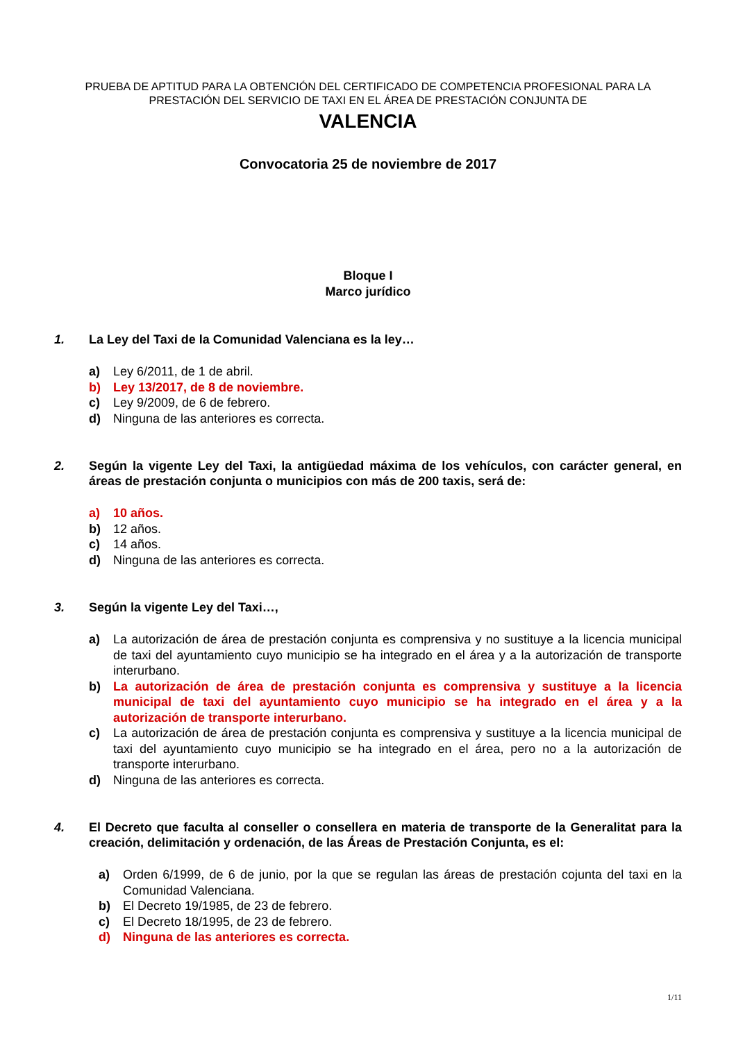PRUEBA DE APTITUD PARA LA OBTENCIÓN DEL CERTIFICADO DE COMPETENCIA PROFESIONAL PARA LA PRESTACIÓN DEL SERVICIO DE TAXI EN EL ÁREA DE PRESTACIÓN CONJUNTA DE
VALENCIA
Convocatoria 25 de noviembre de 2017
Bloque I
Marco jurídico
1. La Ley del Taxi de la Comunidad Valenciana es la ley…
a) Ley 6/2011, de 1 de abril.
b) Ley 13/2017, de 8 de noviembre.
c) Ley 9/2009, de 6 de febrero.
d) Ninguna de las anteriores es correcta.
2. Según la vigente Ley del Taxi, la antigüedad máxima de los vehículos, con carácter general, en áreas de prestación conjunta o municipios con más de 200 taxis, será de:
a) 10 años.
b) 12 años.
c) 14 años.
d) Ninguna de las anteriores es correcta.
3. Según la vigente Ley del Taxi…,
a) La autorización de área de prestación conjunta es comprensiva y no sustituye a la licencia municipal de taxi del ayuntamiento cuyo municipio se ha integrado en el área y a la autorización de transporte interurbano.
b) La autorización de área de prestación conjunta es comprensiva y sustituye a la licencia municipal de taxi del ayuntamiento cuyo municipio se ha integrado en el área y a la autorización de transporte interurbano.
c) La autorización de área de prestación conjunta es comprensiva y sustituye a la licencia municipal de taxi del ayuntamiento cuyo municipio se ha integrado en el área, pero no a la autorización de transporte interurbano.
d) Ninguna de las anteriores es correcta.
4. El Decreto que faculta al conseller o consellera en materia de transporte de la Generalitat para la creación, delimitación y ordenación, de las Áreas de Prestación Conjunta, es el:
a) Orden 6/1999, de 6 de junio, por la que se regulan las áreas de prestación cojunta del taxi en la Comunidad Valenciana.
b) El Decreto 19/1985, de 23 de febrero.
c) El Decreto 18/1995, de 23 de febrero.
d) Ninguna de las anteriores es correcta.
1/11